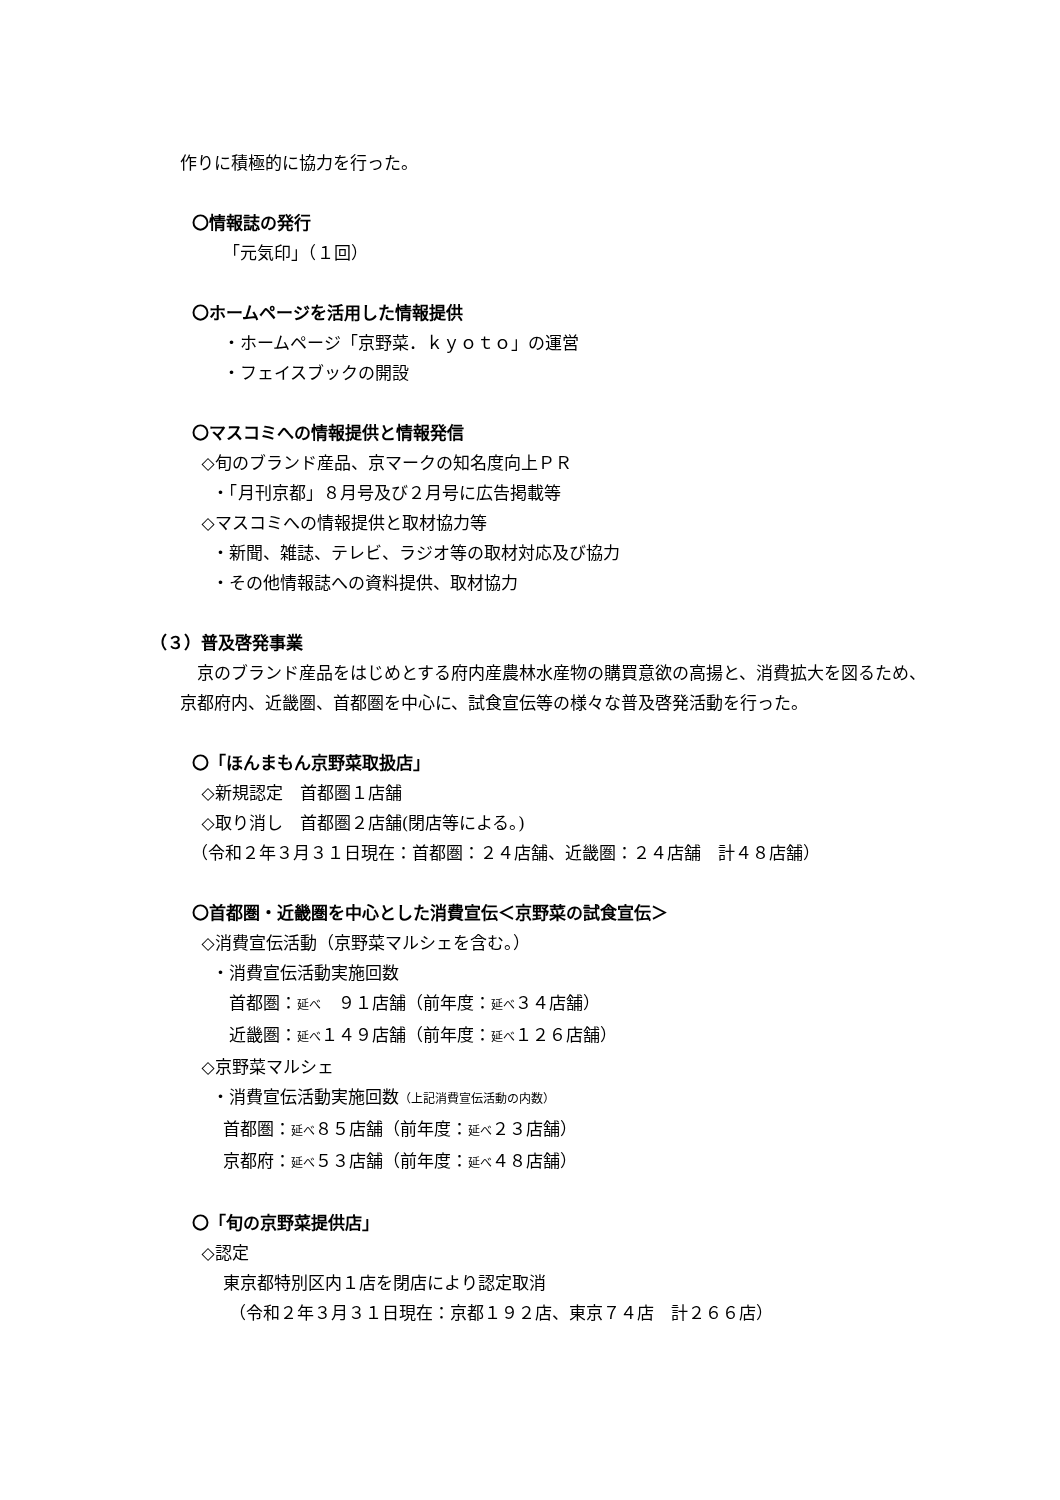作りに積極的に協力を行った。
〇情報誌の発行
「元気印」（１回）
〇ホームページを活用した情報提供
・ホームページ「京野菜．ｋｙｏｔｏ」の運営
・フェイスブックの開設
〇マスコミへの情報提供と情報発信
◇旬のブランド産品、京マークの知名度向上ＰＲ
・「月刊京都」８月号及び２月号に広告掲載等
◇マスコミへの情報提供と取材協力等
・新聞、雑誌、テレビ、ラジオ等の取材対応及び協力
・その他情報誌への資料提供、取材協力
（３）普及啓発事業
京のブランド産品をはじめとする府内産農林水産物の購買意欲の高揚と、消費拡大を図るため、京都府内、近畿圏、首都圏を中心に、試食宣伝等の様々な普及啓発活動を行った。
〇「ほんまもん京野菜取扱店」
◇新規認定　首都圏１店舗
◇取り消し　首都圏２店舗(閉店等による。)
（令和２年３月３１日現在：首都圏：２４店舗、近畿圏：２４店舗　計４８店舗）
〇首都圏・近畿圏を中心とした消費宣伝＜京野菜の試食宣伝＞
◇消費宣伝活動（京野菜マルシェを含む。）
・消費宣伝活動実施回数
首都圏：延べ　９１店舗（前年度：延べ３４店舗）
近畿圏：延べ１４９店舗（前年度：延べ１２６店舗）
◇京野菜マルシェ
・消費宣伝活動実施回数（上記消費宣伝活動の内数）
首都圏：延べ８５店舗（前年度：延べ２３店舗）
京都府：延べ５３店舗（前年度：延べ４８店舗）
〇「旬の京野菜提供店」
◇認定
東京都特別区内１店を閉店により認定取消
（令和２年３月３１日現在：京都１９２店、東京７４店　計２６６店）